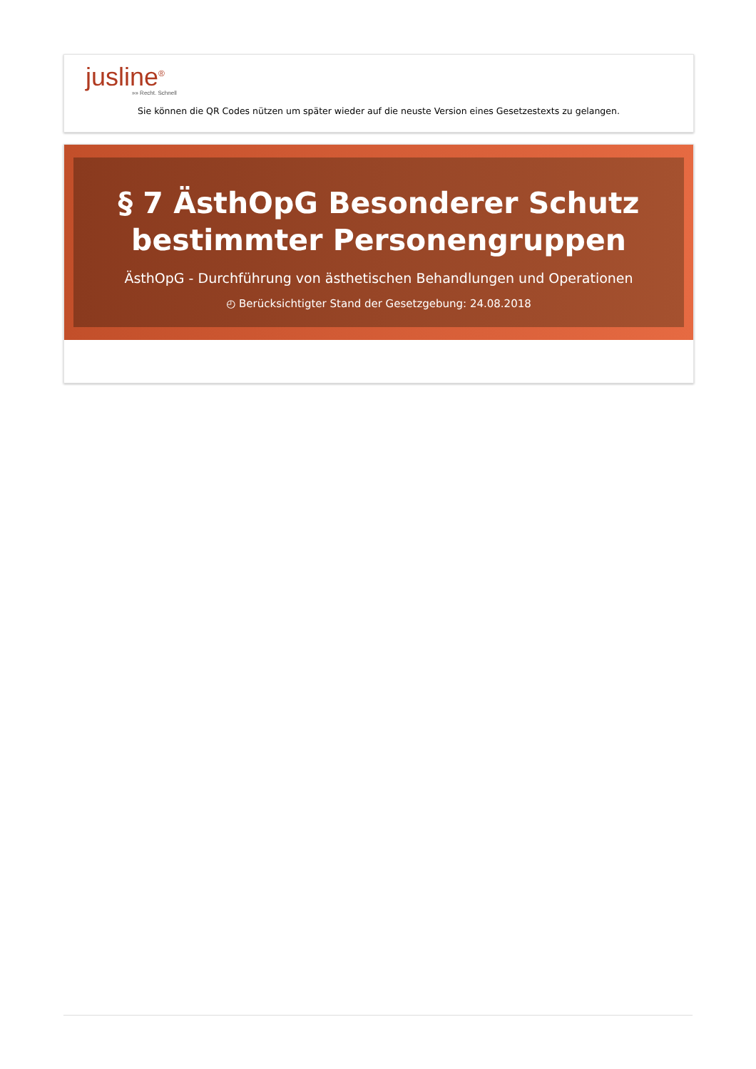jusline<sup>®</sup>
»» Recht. Schnell
Sie können die QR Codes nützen um später wieder auf die neuste Version eines Gesetzestexts zu gelangen.
§ 7 ÄsthOpG Besonderer Schutz bestimmter Personengruppen
ÄsthOpG - Durchführung von ästhetischen Behandlungen und Operationen
◴ Berücksichtigter Stand der Gesetzgebung: 24.08.2018